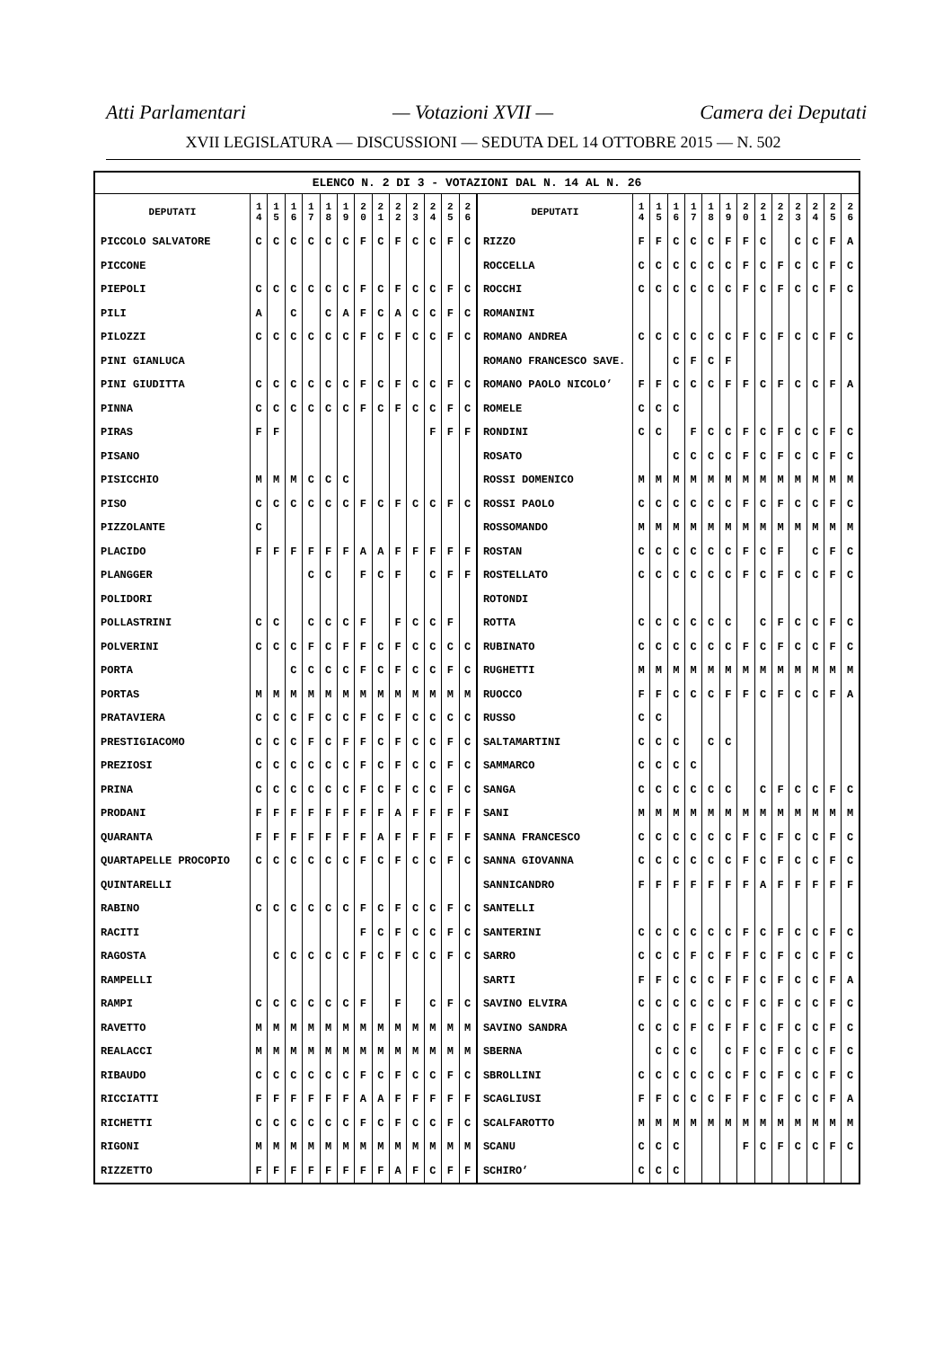Atti Parlamentari — Votazioni XVII — Camera dei Deputati
XVII LEGISLATURA — DISCUSSIONI — SEDUTA DEL 14 OTTOBRE 2015 — N. 502
ELENCO N. 2 DI 3 - VOTAZIONI DAL N. 14 AL N. 26
| DEPUTATI | 1 4 | 1 5 | 1 6 | 1 7 | 1 8 | 1 9 | 2 0 | 2 1 | 2 2 | 2 3 | 2 4 | 2 5 | 2 6 | DEPUTATI | 1 4 | 1 5 | 1 6 | 1 7 | 1 8 | 1 9 | 2 0 | 2 1 | 2 2 | 2 3 | 2 4 | 2 5 | 2 6 |
| --- | --- | --- | --- | --- | --- | --- | --- | --- | --- | --- | --- | --- | --- | --- | --- | --- | --- | --- | --- | --- | --- | --- | --- | --- | --- | --- | --- |
| PICCOLO SALVATORE | C | C | C | C | C | C | F | C | F | C | C | F | C | RIZZO | F | F | C | C | C | F | F | C | | C | C | F | A |
| PICCONE | | | | | | | | | | | | | | ROCCELLA | C | C | C | C | C | C | F | C | F | C | C | F | C |
| PIEPOLI | C | C | C | C | C | C | F | C | F | C | C | F | C | ROCCHI | C | C | C | C | C | C | F | C | F | C | C | F | C |
| PILI | A | | C | | C | A | F | C | A | C | C | F | C | ROMANINI | | | | | | | | | | | | | |
| PILOZZI | C | C | C | C | C | C | F | C | F | C | C | F | C | ROMANO ANDREA | C | C | C | C | C | C | F | C | F | C | C | F | C |
| PINI GIANLUCA | | | | | | | | | | | | | | ROMANO FRANCESCO SAVE. | | | C | F | C | F | | | | | | | |
| PINI GIUDITTA | C | C | C | C | C | C | F | C | F | C | C | F | C | ROMANO PAOLO NICOLO’ | F | F | C | C | C | F | F | C | F | C | C | F | A |
| PINNA | C | C | C | C | C | C | F | C | F | C | C | F | C | ROMELE | C | C | C | | | | | | | | | | |
| PIRAS | F | F | | | | | | | | | F | F | F | RONDINI | C | C | | F | C | C | F | C | F | C | C | F | C |
| PISANO | | | | | | | | | | | | | | ROSATO | | | C | C | C | C | F | C | F | C | C | F | C |
| PISICCHIO | M | M | M | C | C | C | | | | | | | | ROSSI DOMENICO | M | M | M | M | M | M | M | M | M | M | M | M | M |
| PISO | C | C | C | C | C | C | F | C | F | C | C | F | C | ROSSI PAOLO | C | C | C | C | C | C | F | C | F | C | C | F | C |
| PIZZOLANTE | C | | | | | | | | | | | | | ROSSOMANDO | M | M | M | M | M | M | M | M | M | M | M | M | M |
| PLACIDO | F | F | F | F | F | F | A | A | F | F | F | F | F | ROSTAN | C | C | C | C | C | C | F | C | F | | C | F | C |
| PLANGGER | | | | C | C | | F | C | F | | C | F | F | ROSTELLATO | C | C | C | C | C | C | F | C | F | C | C | F | C |
| POLIDORI | | | | | | | | | | | | | | ROTONDI | | | | | | | | | | | | | |
| POLLASTRINI | C | C | | C | C | C | F | | F | C | C | F | | ROTTA | C | C | C | C | C | C | | C | F | C | C | F | C |
| POLVERINI | C | C | C | F | C | F | F | C | F | C | C | C | C | RUBINATO | C | C | C | C | C | C | F | C | F | C | C | F | C |
| PORTA | | | C | C | C | C | F | C | F | C | C | F | C | RUGHETTI | M | M | M | M | M | M | M | M | M | M | M | M | M |
| PORTAS | M | M | M | M | M | M | M | M | M | M | M | M | M | RUOCCO | F | F | C | C | C | F | F | C | F | C | C | F | A |
| PRATAVIERA | C | C | C | F | C | C | F | C | F | C | C | C | C | RUSSO | C | C | | | | | | | | | | | |
| PRESTIGIACOMO | C | C | C | F | C | F | F | C | F | C | C | F | C | SALTAMARTINI | C | C | C | | C | C | | | | | | | |
| PREZIOSI | C | C | C | C | C | C | F | C | F | C | C | F | C | SAMMARCO | C | C | C | C | | | | | | | | | |
| PRINA | C | C | C | C | C | C | F | C | F | C | C | F | C | SANGA | C | C | C | C | C | C | | C | F | C | C | F | C |
| PRODANI | F | F | F | F | F | F | F | F | A | F | F | F | F | SANI | M | M | M | M | M | M | M | M | M | M | M | M | M |
| QUARANTA | F | F | F | F | F | F | F | A | F | F | F | F | F | SANNA FRANCESCO | C | C | C | C | C | C | F | C | F | C | C | F | C |
| QUARTAPELLE PROCOPIO | C | C | C | C | C | C | F | C | F | C | C | F | C | SANNA GIOVANNA | C | C | C | C | C | C | F | C | F | C | C | F | C |
| QUINTARELLI | | | | | | | | | | | | | | SANNICANDRO | F | F | F | F | F | F | F | A | F | F | F | F | F |
| RABINO | C | C | C | C | C | C | F | C | F | C | C | F | C | SANTELLI | | | | | | | | | | | | | |
| RACITI | | | | | | | F | C | F | C | C | F | C | SANTERINI | C | C | C | C | C | C | F | C | F | C | C | F | C |
| RAGOSTA | | C | C | C | C | C | F | C | F | C | C | F | C | SARRO | C | C | C | F | C | F | F | C | F | C | C | F | C |
| RAMPELLI | | | | | | | | | | | | | | SARTI | F | F | C | C | C | F | F | C | F | C | C | F | A |
| RAMPI | C | C | C | C | C | C | F | | F | | C | F | C | SAVINO ELVIRA | C | C | C | C | C | C | F | C | F | C | C | F | C |
| RAVETTO | M | M | M | M | M | M | M | M | M | M | M | M | M | SAVINO SANDRA | C | C | C | F | C | F | F | C | F | C | C | F | C |
| REALACCI | M | M | M | M | M | M | M | M | M | M | M | M | M | SBERNA | | C | C | C | | C | F | C | F | C | C | F | C |
| RIBAUDO | C | C | C | C | C | C | F | C | F | C | C | F | C | SBROLLINI | C | C | C | C | C | C | F | C | F | C | C | F | C |
| RICCIATTI | F | F | F | F | F | F | A | A | F | F | F | F | F | SCAGLIUSI | F | F | C | C | C | F | F | C | F | C | C | F | A |
| RICHETTI | C | C | C | C | C | C | F | C | F | C | C | F | C | SCALFAROTTO | M | M | M | M | M | M | M | M | M | M | M | M | M |
| RIGONI | M | M | M | M | M | M | M | M | M | M | M | M | M | SCANU | C | C | C | | | | F | C | F | C | C | F | C |
| RIZZETTO | F | F | F | F | F | F | F | F | A | F | C | F | F | SCHIRO’ | C | C | C | | | | | | | | | | |